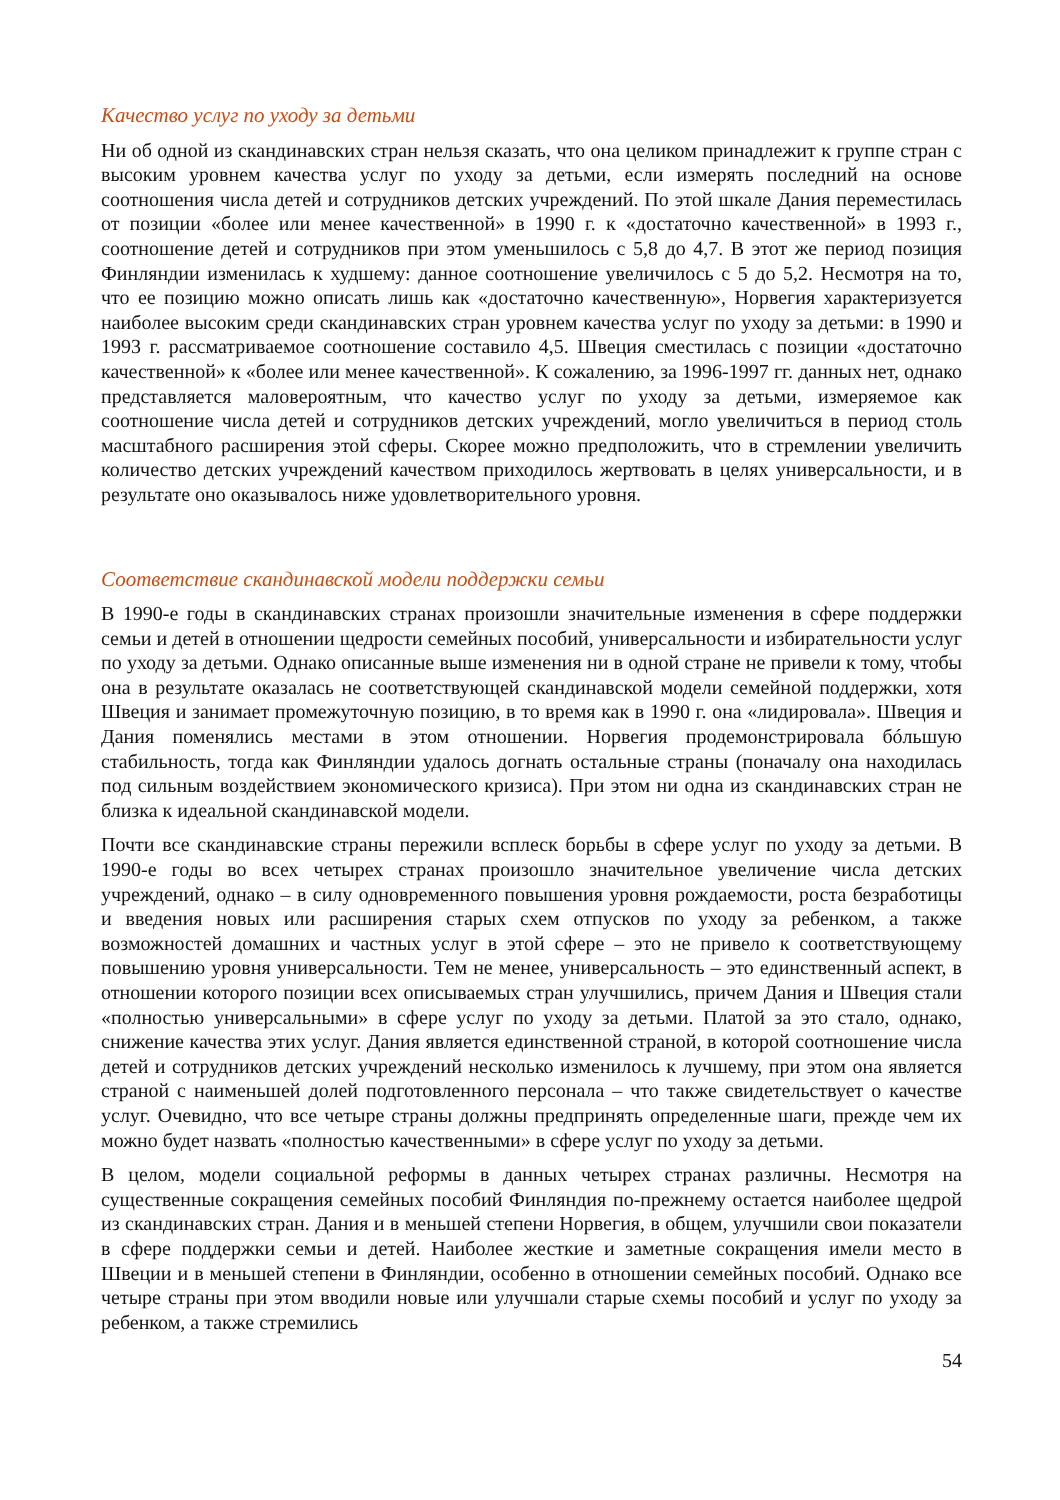Качество услуг по уходу за детьми
Ни об одной из скандинавских стран нельзя сказать, что она целиком принадлежит к группе стран с высоким уровнем качества услуг по уходу за детьми, если измерять последний на основе соотношения числа детей и сотрудников детских учреждений. По этой шкале Дания переместилась от позиции «более или менее качественной» в 1990 г. к «достаточно качественной» в 1993 г., соотношение детей и сотрудников при этом уменьшилось с 5,8 до 4,7. В этот же период позиция Финляндии изменилась к худшему: данное соотношение увеличилось с 5 до 5,2. Несмотря на то, что ее позицию можно описать лишь как «достаточно качественную», Норвегия характеризуется наиболее высоким среди скандинавских стран уровнем качества услуг по уходу за детьми: в 1990 и 1993 г. рассматриваемое соотношение составило 4,5. Швеция сместилась с позиции «достаточно качественной» к «более или менее качественной». К сожалению, за 1996-1997 гг. данных нет, однако представляется маловероятным, что качество услуг по уходу за детьми, измеряемое как соотношение числа детей и сотрудников детских учреждений, могло увеличиться в период столь масштабного расширения этой сферы. Скорее можно предположить, что в стремлении увеличить количество детских учреждений качеством приходилось жертвовать в целях универсальности, и в результате оно оказывалось ниже удовлетворительного уровня.
Соответствие скандинавской модели поддержки семьи
В 1990-е годы в скандинавских странах произошли значительные изменения в сфере поддержки семьи и детей в отношении щедрости семейных пособий, универсальности и избирательности услуг по уходу за детьми. Однако описанные выше изменения ни в одной стране не привели к тому, чтобы она в результате оказалась не соответствующей скандинавской модели семейной поддержки, хотя Швеция и занимает промежуточную позицию, в то время как в 1990 г. она «лидировала». Швеция и Дания поменялись местами в этом отношении. Норвегия продемонстрировала бóльшую стабильность, тогда как Финляндии удалось догнать остальные страны (поначалу она находилась под сильным воздействием экономического кризиса). При этом ни одна из скандинавских стран не близка к идеальной скандинавской модели.
Почти все скандинавские страны пережили всплеск борьбы в сфере услуг по уходу за детьми. В 1990-е годы во всех четырех странах произошло значительное увеличение числа детских учреждений, однако – в силу одновременного повышения уровня рождаемости, роста безработицы и введения новых или расширения старых схем отпусков по уходу за ребенком, а также возможностей домашних и частных услуг в этой сфере – это не привело к соответствующему повышению уровня универсальности. Тем не менее, универсальность – это единственный аспект, в отношении которого позиции всех описываемых стран улучшились, причем Дания и Швеция стали «полностью универсальными» в сфере услуг по уходу за детьми. Платой за это стало, однако, снижение качества этих услуг. Дания является единственной страной, в которой соотношение числа детей и сотрудников детских учреждений несколько изменилось к лучшему, при этом она является страной с наименьшей долей подготовленного персонала – что также свидетельствует о качестве услуг. Очевидно, что все четыре страны должны предпринять определенные шаги, прежде чем их можно будет назвать «полностью качественными» в сфере услуг по уходу за детьми.
В целом, модели социальной реформы в данных четырех странах различны. Несмотря на существенные сокращения семейных пособий Финляндия по-прежнему остается наиболее щедрой из скандинавских стран. Дания и в меньшей степени Норвегия, в общем, улучшили свои показатели в сфере поддержки семьи и детей. Наиболее жесткие и заметные сокращения имели место в Швеции и в меньшей степени в Финляндии, особенно в отношении семейных пособий. Однако все четыре страны при этом вводили новые или улучшали старые схемы пособий и услуг по уходу за ребенком, а также стремились
54